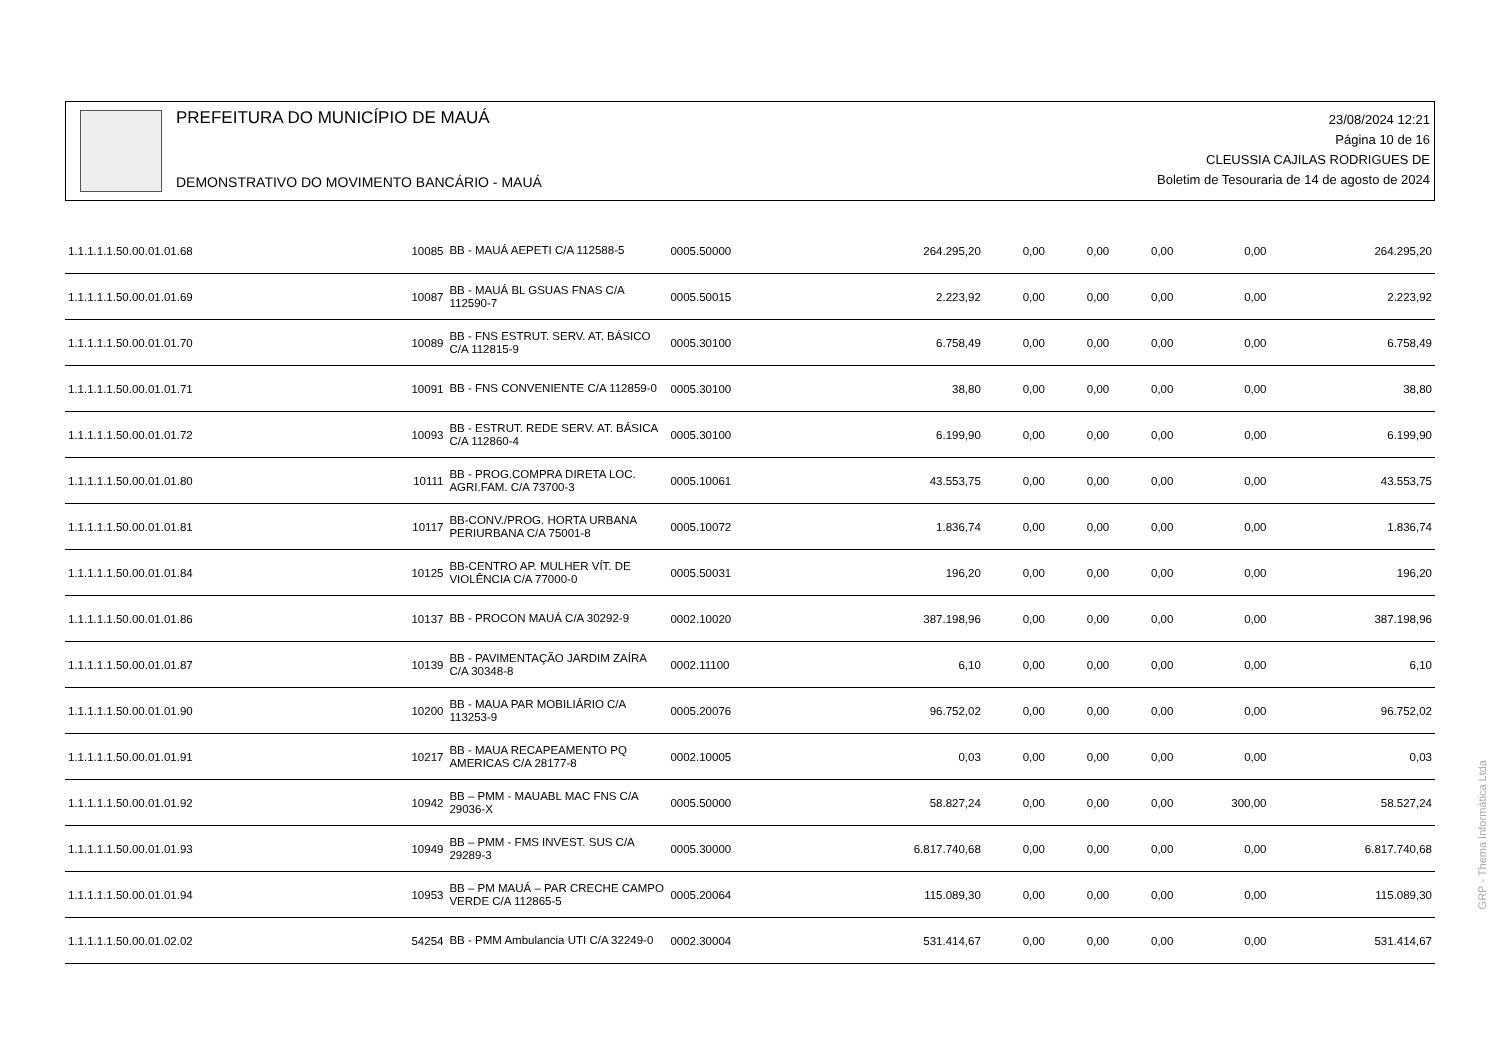PREFEITURA DO MUNICÍPIO DE MAUÁ
DEMONSTRATIVO DO MOVIMENTO BANCÁRIO - MAUÁ
23/08/2024 12:21
Página 10 de 16
CLEUSSIA CAJILAS RODRIGUES DE
Boletim de Tesouraria de 14 de agosto de 2024
| 1.1.1.1.1.50.00.01.01.68 | 10085 | BB - MAUÁ AEPETI C/A 112588-5 | 0005.50000 | 264.295,20 | 0,00 | 0,00 | 0,00 | 0,00 | 264.295,20 |
| 1.1.1.1.1.50.00.01.01.69 | 10087 | BB - MAUÁ BL GSUAS FNAS C/A 112590-7 | 0005.50015 | 2.223,92 | 0,00 | 0,00 | 0,00 | 0,00 | 2.223,92 |
| 1.1.1.1.1.50.00.01.01.70 | 10089 | BB - FNS ESTRUT. SERV. AT. BÁSICO C/A 112815-9 | 0005.30100 | 6.758,49 | 0,00 | 0,00 | 0,00 | 0,00 | 6.758,49 |
| 1.1.1.1.1.50.00.01.01.71 | 10091 | BB - FNS CONVENIENTE C/A 112859-0 | 0005.30100 | 38,80 | 0,00 | 0,00 | 0,00 | 0,00 | 38,80 |
| 1.1.1.1.1.50.00.01.01.72 | 10093 | BB - ESTRUT. REDE SERV. AT. BÁSICA C/A 112860-4 | 0005.30100 | 6.199,90 | 0,00 | 0,00 | 0,00 | 0,00 | 6.199,90 |
| 1.1.1.1.1.50.00.01.01.80 | 10111 | BB - PROG.COMPRA DIRETA LOC. AGRI.FAM. C/A 73700-3 | 0005.10061 | 43.553,75 | 0,00 | 0,00 | 0,00 | 0,00 | 43.553,75 |
| 1.1.1.1.1.50.00.01.01.81 | 10117 | BB-CONV./PROG. HORTA URBANA PERIURBANA C/A 75001-8 | 0005.10072 | 1.836,74 | 0,00 | 0,00 | 0,00 | 0,00 | 1.836,74 |
| 1.1.1.1.1.50.00.01.01.84 | 10125 | BB-CENTRO AP. MULHER VÍT. DE VIOLÊNCIA C/A 77000-0 | 0005.50031 | 196,20 | 0,00 | 0,00 | 0,00 | 0,00 | 196,20 |
| 1.1.1.1.1.50.00.01.01.86 | 10137 | BB - PROCON MAUÁ C/A 30292-9 | 0002.10020 | 387.198,96 | 0,00 | 0,00 | 0,00 | 0,00 | 387.198,96 |
| 1.1.1.1.1.50.00.01.01.87 | 10139 | BB - PAVIMENTAÇÃO JARDIM ZAÍRA C/A 30348-8 | 0002.11100 | 6,10 | 0,00 | 0,00 | 0,00 | 0,00 | 6,10 |
| 1.1.1.1.1.50.00.01.01.90 | 10200 | BB - MAUA PAR MOBILIÁRIO C/A 113253-9 | 0005.20076 | 96.752,02 | 0,00 | 0,00 | 0,00 | 0,00 | 96.752,02 |
| 1.1.1.1.1.50.00.01.01.91 | 10217 | BB - MAUA RECAPEAMENTO PQ AMERICAS C/A 28177-8 | 0002.10005 | 0,03 | 0,00 | 0,00 | 0,00 | 0,00 | 0,03 |
| 1.1.1.1.1.50.00.01.01.92 | 10942 | BB – PMM - MAUABL MAC FNS C/A 29036-X | 0005.50000 | 58.827,24 | 0,00 | 0,00 | 0,00 | 300,00 | 58.527,24 |
| 1.1.1.1.1.50.00.01.01.93 | 10949 | BB – PMM - FMS INVEST. SUS C/A 29289-3 | 0005.30000 | 6.817.740,68 | 0,00 | 0,00 | 0,00 | 0,00 | 6.817.740,68 |
| 1.1.1.1.1.50.00.01.01.94 | 10953 | BB – PM MAUÁ – PAR CRECHE CAMPO VERDE C/A 112865-5 | 0005.20064 | 115.089,30 | 0,00 | 0,00 | 0,00 | 0,00 | 115.089,30 |
| 1.1.1.1.1.50.00.01.02.02 | 54254 | BB - PMM Ambulancia UTI C/A 32249-0 | 0002.30004 | 531.414,67 | 0,00 | 0,00 | 0,00 | 0,00 | 531.414,67 |
GRP - Thema Informática Ltda